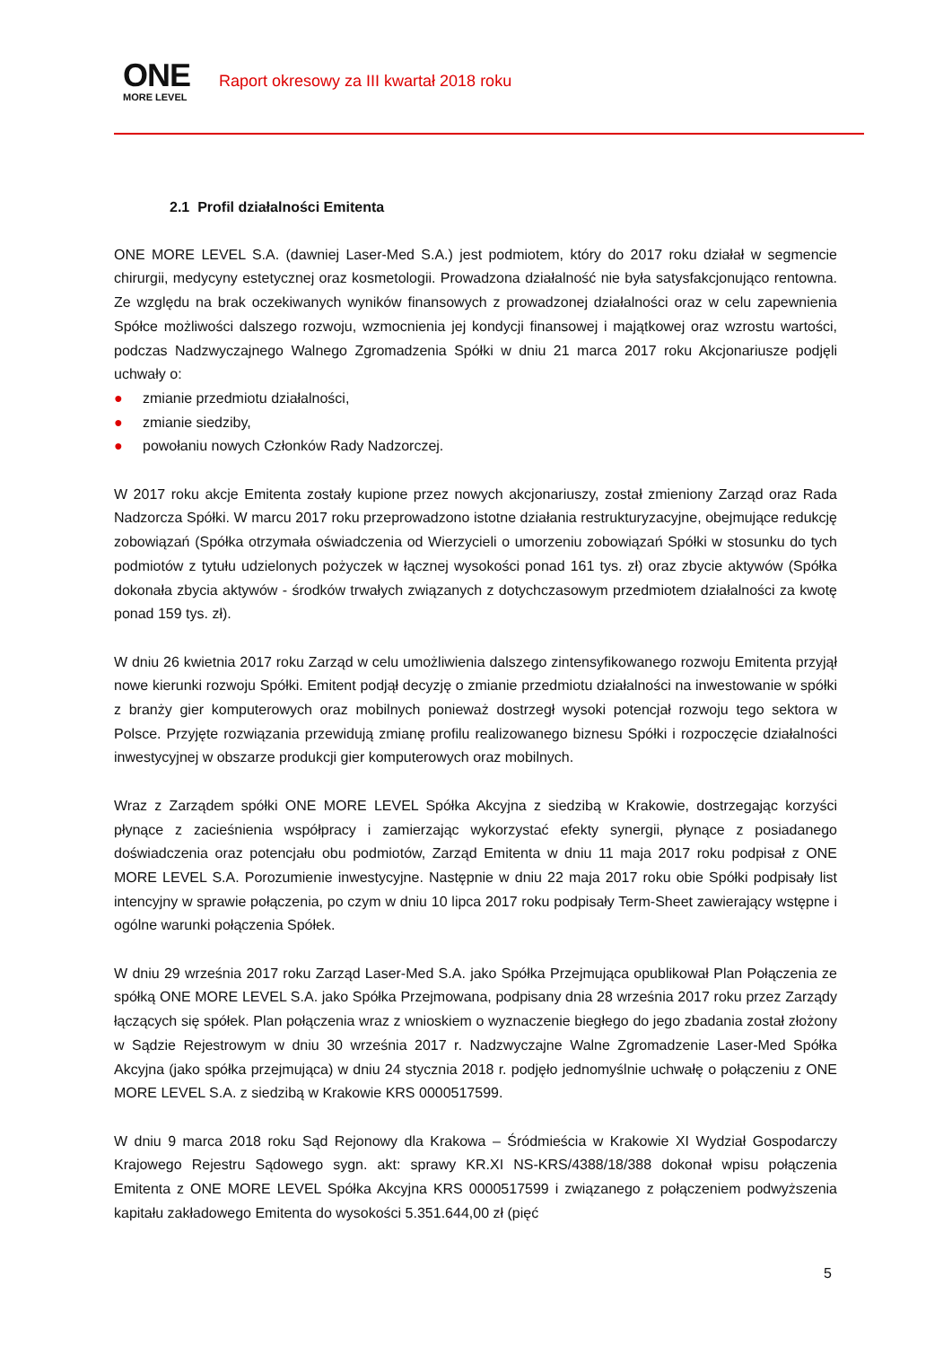ONE
MORE LEVEL
Raport okresowy za III kwartał 2018 roku
2.1 Profil działalności Emitenta
ONE MORE LEVEL S.A. (dawniej Laser-Med S.A.) jest podmiotem, który do 2017 roku działał w segmencie chirurgii, medycyny estetycznej oraz kosmetologii. Prowadzona działalność nie była satysfakcjonująco rentowna. Ze względu na brak oczekiwanych wyników finansowych z prowadzonej działalności oraz w celu zapewnienia Spółce możliwości dalszego rozwoju, wzmocnienia jej kondycji finansowej i majątkowej oraz wzrostu wartości, podczas Nadzwyczajnego Walnego Zgromadzenia Spółki w dniu 21 marca 2017 roku Akcjonariusze podjęli uchwały o:
● zmianie przedmiotu działalności,
● zmianie siedziby,
● powołaniu nowych Członków Rady Nadzorczej.
W 2017 roku akcje Emitenta zostały kupione przez nowych akcjonariuszy, został zmieniony Zarząd oraz Rada Nadzorcza Spółki. W marcu 2017 roku przeprowadzono istotne działania restrukturyzacyjne, obejmujące redukcję zobowiązań (Spółka otrzymała oświadczenia od Wierzycieli o umorzeniu zobowiązań Spółki w stosunku do tych podmiotów z tytułu udzielonych pożyczek w łącznej wysokości ponad 161 tys. zł) oraz zbycie aktywów (Spółka dokonała zbycia aktywów - środków trwałych związanych z dotychczasowym przedmiotem działalności za kwotę ponad 159 tys. zł).
W dniu 26 kwietnia 2017 roku Zarząd w celu umożliwienia dalszego zintensyfikowanego rozwoju Emitenta przyjął nowe kierunki rozwoju Spółki. Emitent podjął decyzję o zmianie przedmiotu działalności na inwestowanie w spółki z branży gier komputerowych oraz mobilnych ponieważ dostrzegł wysoki potencjał rozwoju tego sektora w Polsce. Przyjęte rozwiązania przewidują zmianę profilu realizowanego biznesu Spółki i rozpoczęcie działalności inwestycyjnej w obszarze produkcji gier komputerowych oraz mobilnych.
Wraz z Zarządem spółki ONE MORE LEVEL Spółka Akcyjna z siedzibą w Krakowie, dostrzegając korzyści płynące z zacieśnienia współpracy i zamierzając wykorzystać efekty synergii, płynące z posiadanego doświadczenia oraz potencjału obu podmiotów, Zarząd Emitenta w dniu 11 maja 2017 roku podpisał z ONE MORE LEVEL S.A. Porozumienie inwestycyjne. Następnie w dniu 22 maja 2017 roku obie Spółki podpisały list intencyjny w sprawie połączenia, po czym w dniu 10 lipca 2017 roku podpisały Term-Sheet zawierający wstępne i ogólne warunki połączenia Spółek.
W dniu 29 września 2017 roku Zarząd Laser-Med S.A. jako Spółka Przejmująca opublikował Plan Połączenia ze spółką ONE MORE LEVEL S.A. jako Spółka Przejmowana, podpisany dnia 28 września 2017 roku przez Zarządy łączących się spółek. Plan połączenia wraz z wnioskiem o wyznaczenie biegłego do jego zbadania został złożony w Sądzie Rejestrowym w dniu 30 września 2017 r. Nadzwyczajne Walne Zgromadzenie Laser-Med Spółka Akcyjna (jako spółka przejmująca) w dniu 24 stycznia 2018 r. podjęło jednomyślnie uchwałę o połączeniu z ONE MORE LEVEL S.A. z siedzibą w Krakowie KRS 0000517599.
W dniu 9 marca 2018 roku Sąd Rejonowy dla Krakowa – Śródmieścia w Krakowie XI Wydział Gospodarczy Krajowego Rejestru Sądowego sygn. akt: sprawy KR.XI NS-KRS/4388/18/388 dokonał wpisu połączenia Emitenta z ONE MORE LEVEL Spółka Akcyjna KRS 0000517599 i związanego z połączeniem podwyższenia kapitału zakładowego Emitenta do wysokości 5.351.644,00 zł (pięć
5